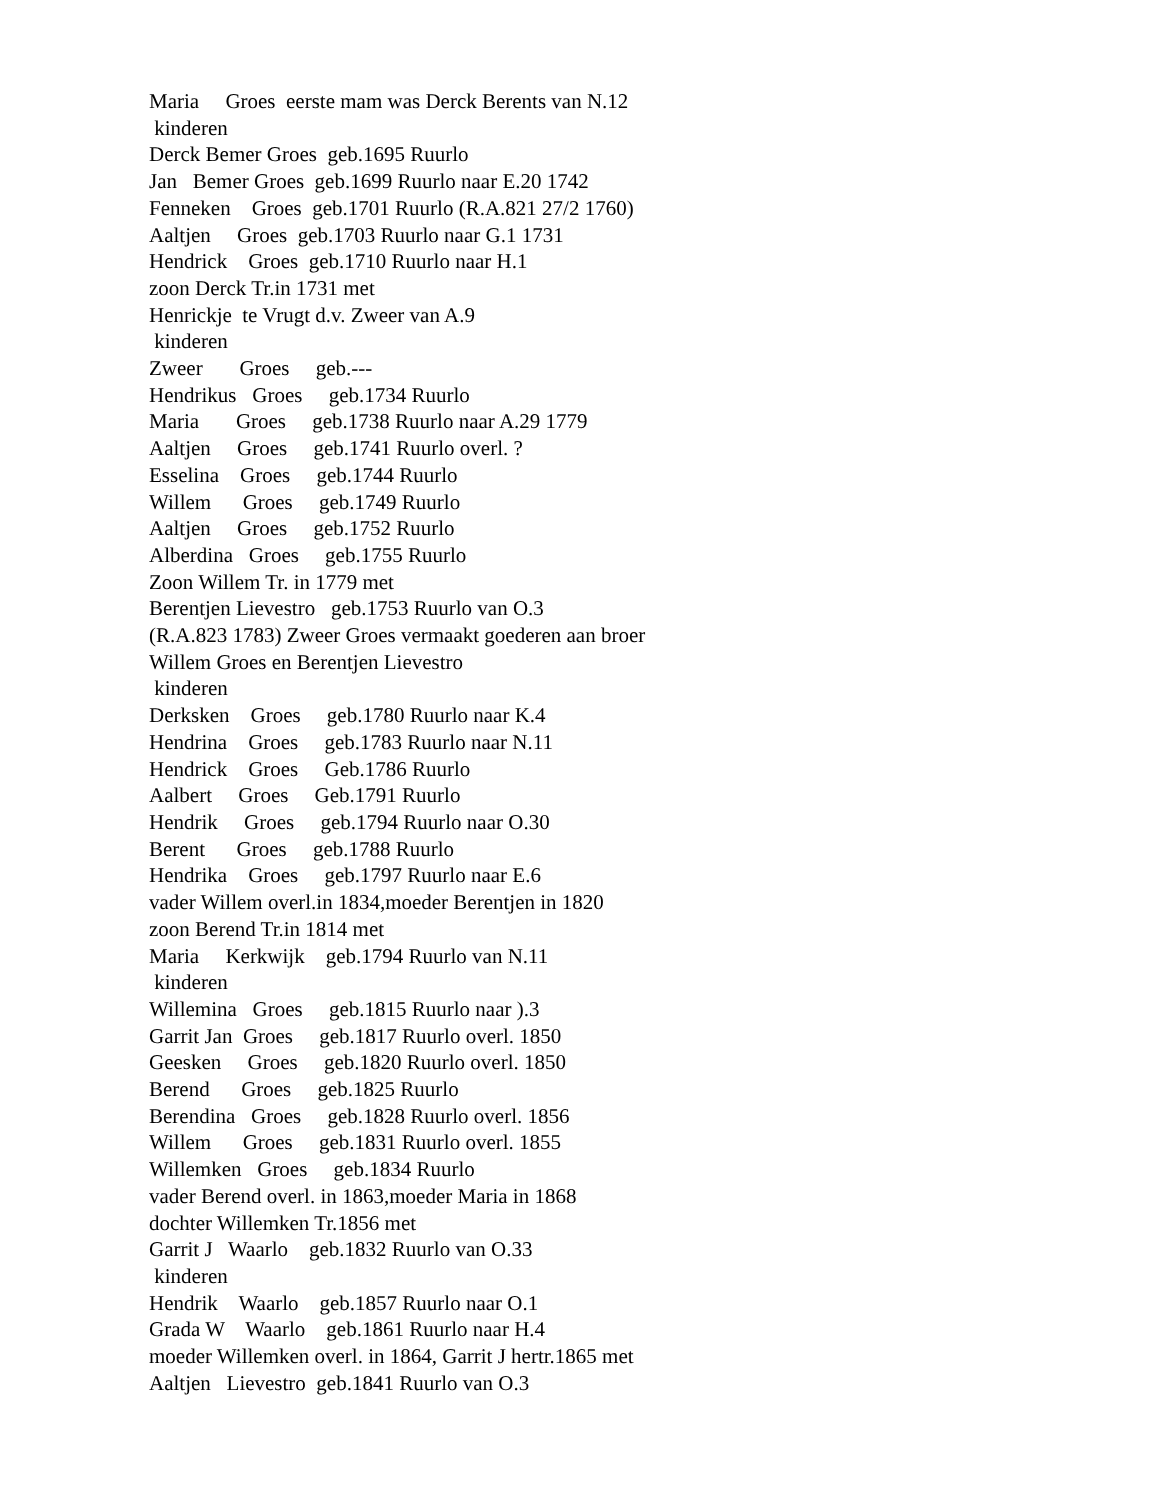Maria Groes eerste mam was Derck Berents van N.12 kinderen Derck Bemer Groes geb.1695 Ruurlo Jan Bemer Groes geb.1699 Ruurlo naar E.20 1742 Fenneken Groes geb.1701 Ruurlo (R.A.821 27/2 1760) Aaltjen Groes geb.1703 Ruurlo naar G.1 1731 Hendrick Groes geb.1710 Ruurlo naar H.1 zoon Derck Tr.in 1731 met Henrickje te Vrugt d.v. Zweer van A.9 kinderen Zweer Groes geb.--- Hendrikus Groes geb.1734 Ruurlo Maria Groes geb.1738 Ruurlo naar A.29 1779 Aaltjen Groes geb.1741 Ruurlo overl. ? Esselina Groes geb.1744 Ruurlo Willem Groes geb.1749 Ruurlo Aaltjen Groes geb.1752 Ruurlo Alberdina Groes geb.1755 Ruurlo Zoon Willem Tr. in 1779 met Berentjen Lievestro geb.1753 Ruurlo van O.3 (R.A.823 1783) Zweer Groes vermaakt goederen aan broer Willem Groes en Berentjen Lievestro kinderen Derksken Groes geb.1780 Ruurlo naar K.4 Hendrina Groes geb.1783 Ruurlo naar N.11 Hendrick Groes Geb.1786 Ruurlo Aalbert Groes Geb.1791 Ruurlo Hendrik Groes geb.1794 Ruurlo naar O.30 Berent Groes geb.1788 Ruurlo Hendrika Groes geb.1797 Ruurlo naar E.6 vader Willem overl.in 1834,moeder Berentjen in 1820 zoon Berend Tr.in 1814 met Maria Kerkwijk geb.1794 Ruurlo van N.11 kinderen Willemina Groes geb.1815 Ruurlo naar ).3 Garrit Jan Groes geb.1817 Ruurlo overl. 1850 Geesken Groes geb.1820 Ruurlo overl. 1850 Berend Groes geb.1825 Ruurlo Berendina Groes geb.1828 Ruurlo overl. 1856 Willem Groes geb.1831 Ruurlo overl. 1855 Willemken Groes geb.1834 Ruurlo vader Berend overl. in 1863,moeder Maria in 1868 dochter Willemken Tr.1856 met Garrit J Waarlo geb.1832 Ruurlo van O.33 kinderen Hendrik Waarlo geb.1857 Ruurlo naar O.1 Grada W Waarlo geb.1861 Ruurlo naar H.4 moeder Willemken overl. in 1864, Garrit J hertr.1865 met Aaltjen Lievestro geb.1841 Ruurlo van O.3